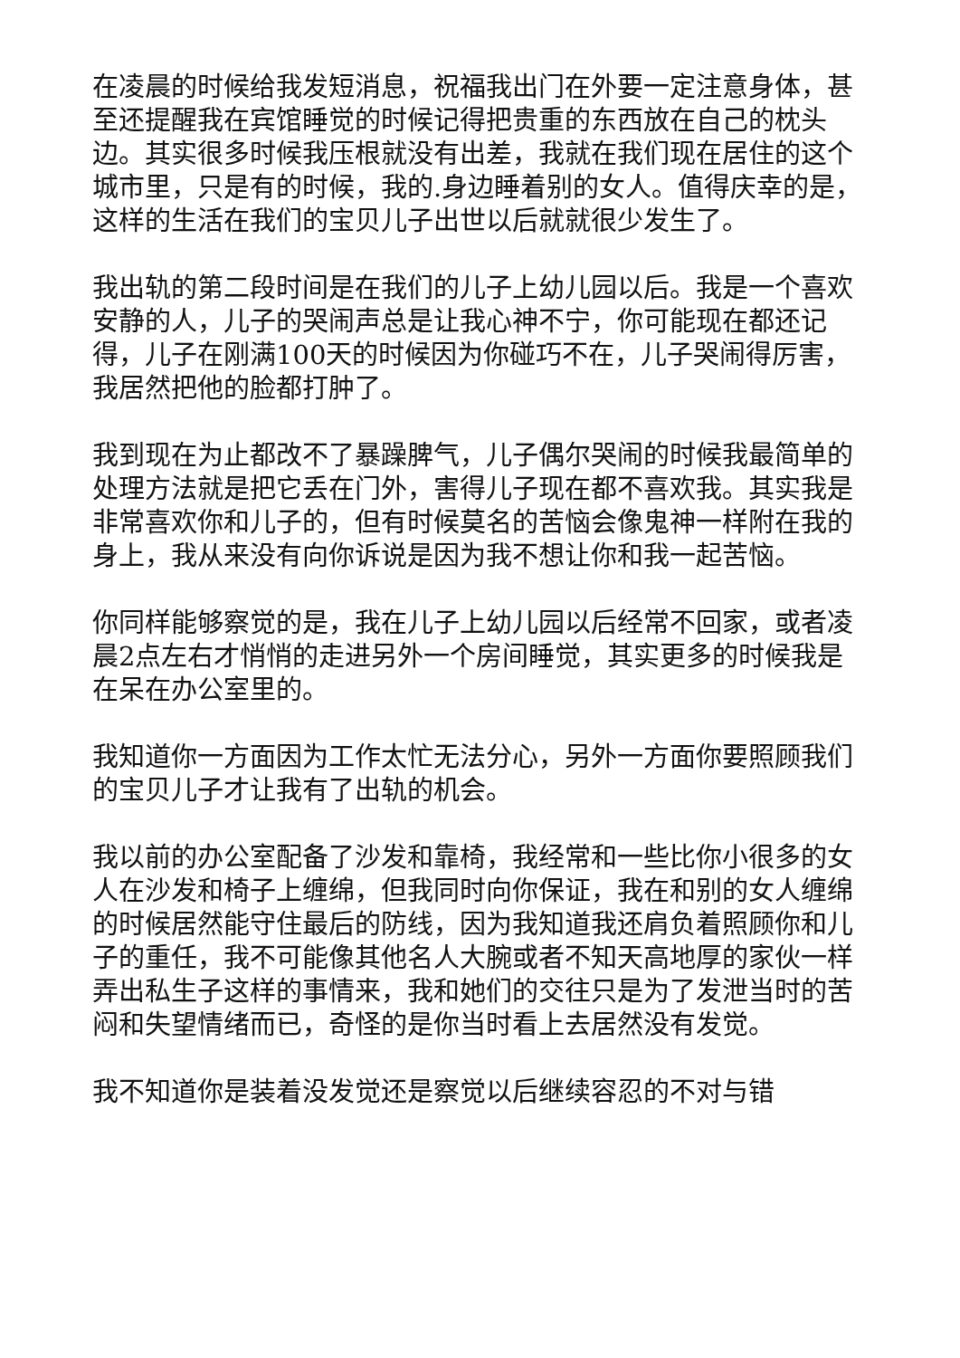在凌晨的时候给我发短消息，祝福我出门在外要一定注意身体，甚至还提醒我在宾馆睡觉的时候记得把贵重的东西放在自己的枕头边。其实很多时候我压根就没有出差，我就在我们现在居住的这个城市里，只是有的时候，我的.身边睡着别的女人。值得庆幸的是，这样的生活在我们的宝贝儿子出世以后就就很少发生了。
我出轨的第二段时间是在我们的儿子上幼儿园以后。我是一个喜欢安静的人，儿子的哭闹声总是让我心神不宁，你可能现在都还记得，儿子在刚满100天的时候因为你碰巧不在，儿子哭闹得厉害，我居然把他的脸都打肿了。
我到现在为止都改不了暴躁脾气，儿子偶尔哭闹的时候我最简单的处理方法就是把它丢在门外，害得儿子现在都不喜欢我。其实我是非常喜欢你和儿子的，但有时候莫名的苦恼会像鬼神一样附在我的身上，我从来没有向你诉说是因为我不想让你和我一起苦恼。
你同样能够察觉的是，我在儿子上幼儿园以后经常不回家，或者凌晨2点左右才悄悄的走进另外一个房间睡觉，其实更多的时候我是在呆在办公室里的。
我知道你一方面因为工作太忙无法分心，另外一方面你要照顾我们的宝贝儿子才让我有了出轨的机会。
我以前的办公室配备了沙发和靠椅，我经常和一些比你小很多的女人在沙发和椅子上缠绵，但我同时向你保证，我在和别的女人缠绵的时候居然能守住最后的防线，因为我知道我还肩负着照顾你和儿子的重任，我不可能像其他名人大腕或者不知天高地厚的家伙一样弄出私生子这样的事情来，我和她们的交往只是为了发泄当时的苦闷和失望情绪而已，奇怪的是你当时看上去居然没有发觉。
我不知道你是装着没发觉还是察觉以后继续容忍的不对与错